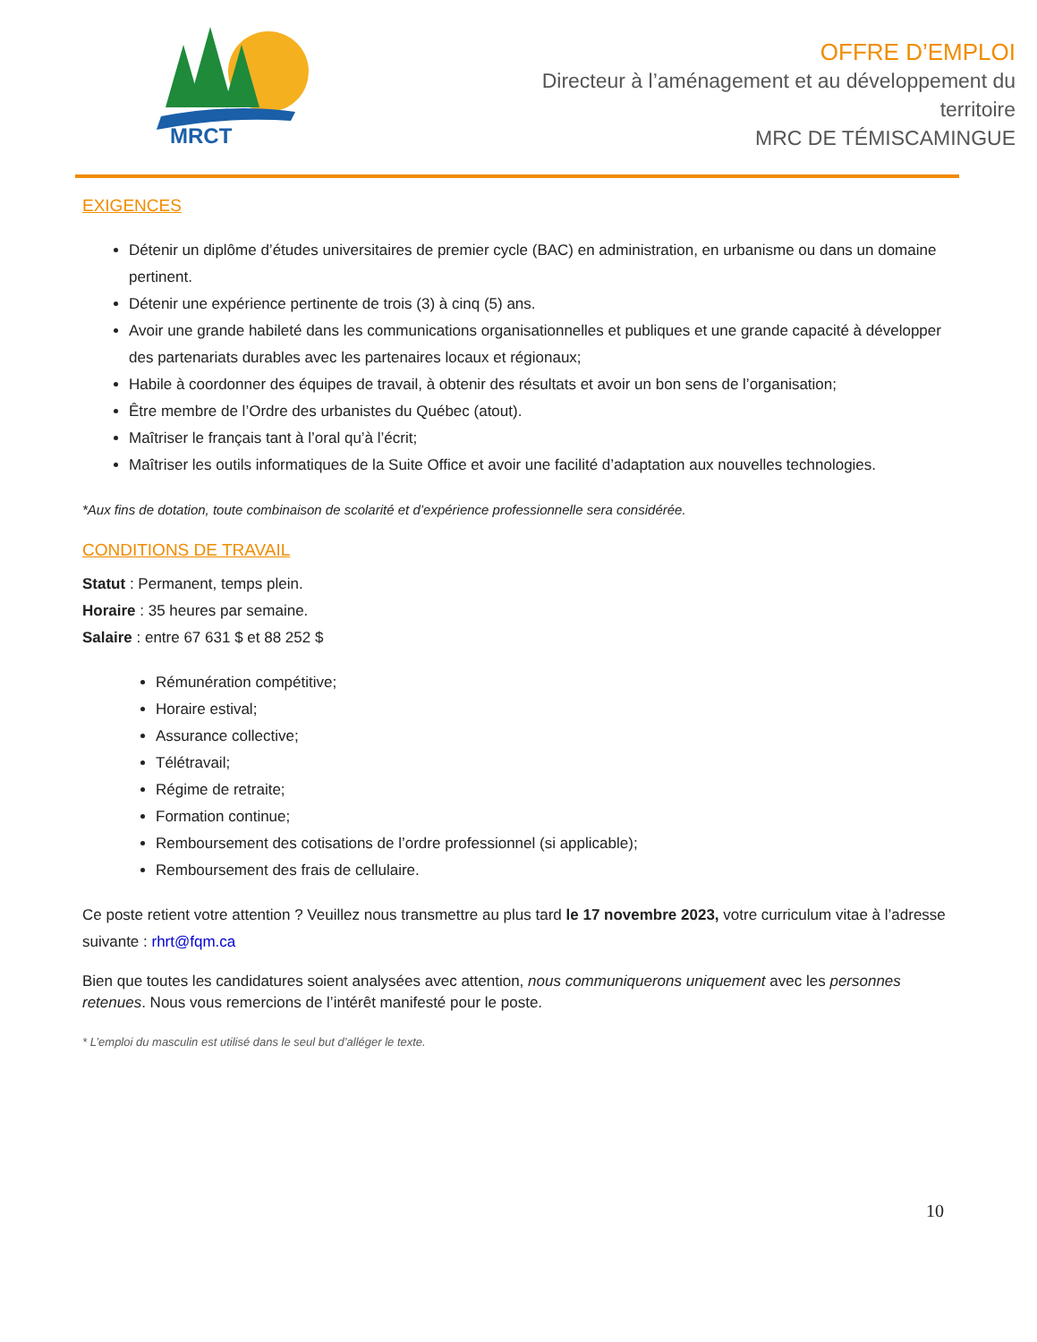MRCT
OFFRE D’EMPLOI
Directeur à l’aménagement et au développement du territoire
MRC DE TÉMISCAMINGUE
EXIGENCES
Détenir un diplôme d’études universitaires de premier cycle (BAC) en administration, en urbanisme ou dans un domaine pertinent.
Détenir une expérience pertinente de trois (3) à cinq (5) ans.
Avoir une grande habileté dans les communications organisationnelles et publiques et une grande capacité à développer des partenariats durables avec les partenaires locaux et régionaux;
Habile à coordonner des équipes de travail, à obtenir des résultats et avoir un bon sens de l’organisation;
Être membre de l’Ordre des urbanistes du Québec (atout).
Maîtriser le français tant à l’oral qu’à l’écrit;
Maîtriser les outils informatiques de la Suite Office et avoir une facilité d’adaptation aux nouvelles technologies.
*Aux fins de dotation, toute combinaison de scolarité et d’expérience professionnelle sera considérée.
CONDITIONS DE TRAVAIL
Statut : Permanent, temps plein.
Horaire : 35 heures par semaine.
Salaire : entre 67 631 $ et 88 252 $
Rémunération compétitive;
Horaire estival;
Assurance collective;
Télétravail;
Régime de retraite;
Formation continue;
Remboursement des cotisations de l’ordre professionnel (si applicable);
Remboursement des frais de cellulaire.
Ce poste retient votre attention ? Veuillez nous transmettre au plus tard le 17 novembre 2023, votre curriculum vitae à l’adresse suivante : rhrt@fqm.ca
Bien que toutes les candidatures soient analysées avec attention, nous communiquerons uniquement avec les personnes retenues. Nous vous remercions de l’intérêt manifesté pour le poste.
* L’emploi du masculin est utilisé dans le seul but d’alléger le texte.
10